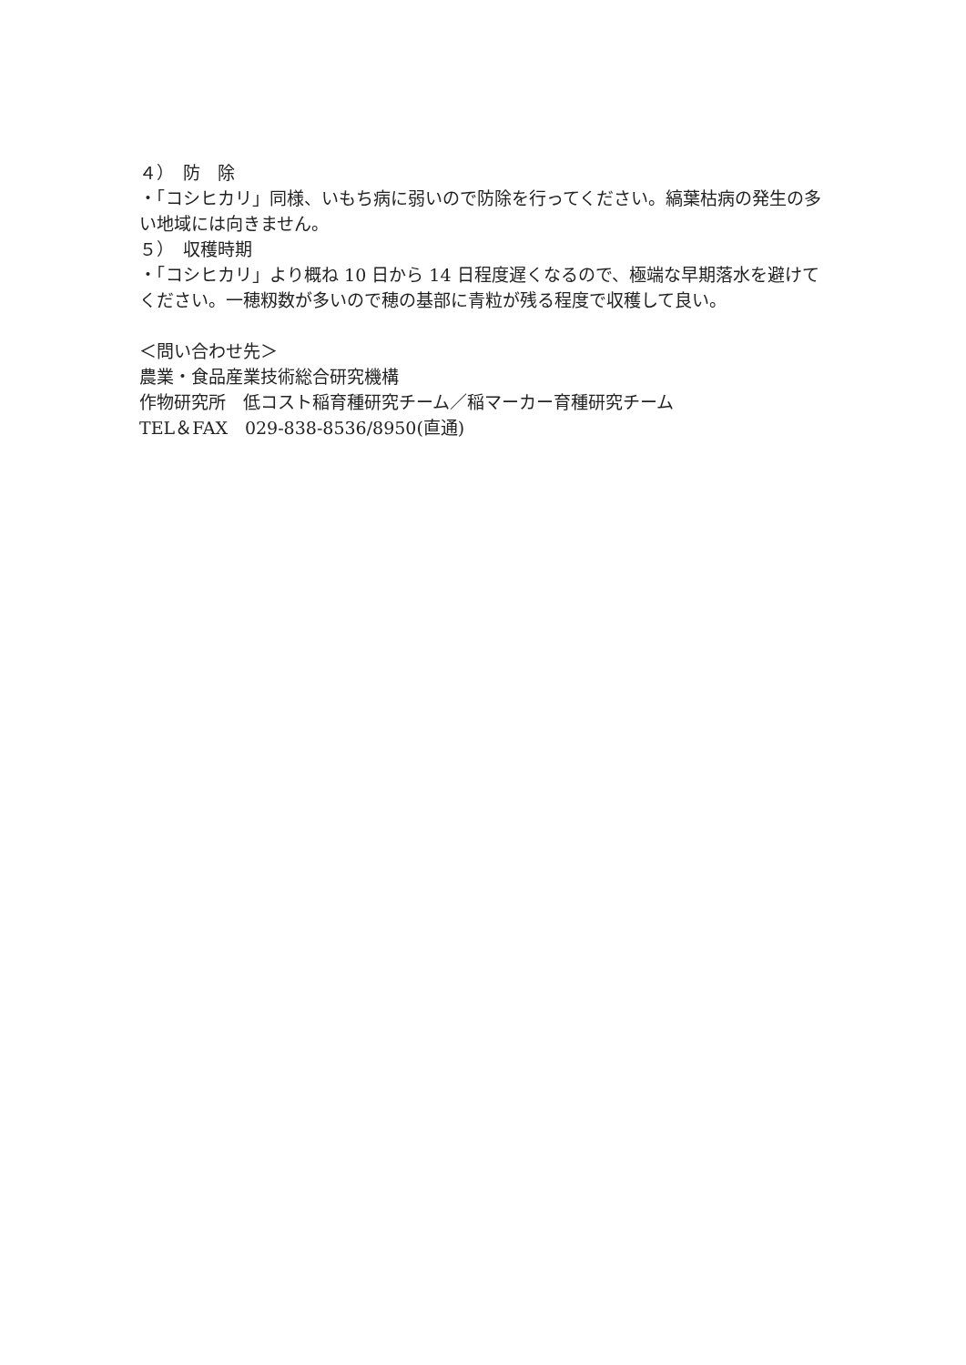４）　防　除
・「コシヒカリ」同様、いもち病に弱いので防除を行ってください。縞葉枯病の発生の多い地域には向きません。
５）　収穫時期
・「コシヒカリ」より概ね 10 日から 14 日程度遅くなるので、極端な早期落水を避けてください。一穂籾数が多いので穂の基部に青粒が残る程度で収穫して良い。
＜問い合わせ先＞
農業・食品産業技術総合研究機構
作物研究所　低コスト稲育種研究チーム／稲マーカー育種研究チーム
TEL＆FAX　029-838-8536/8950(直通)